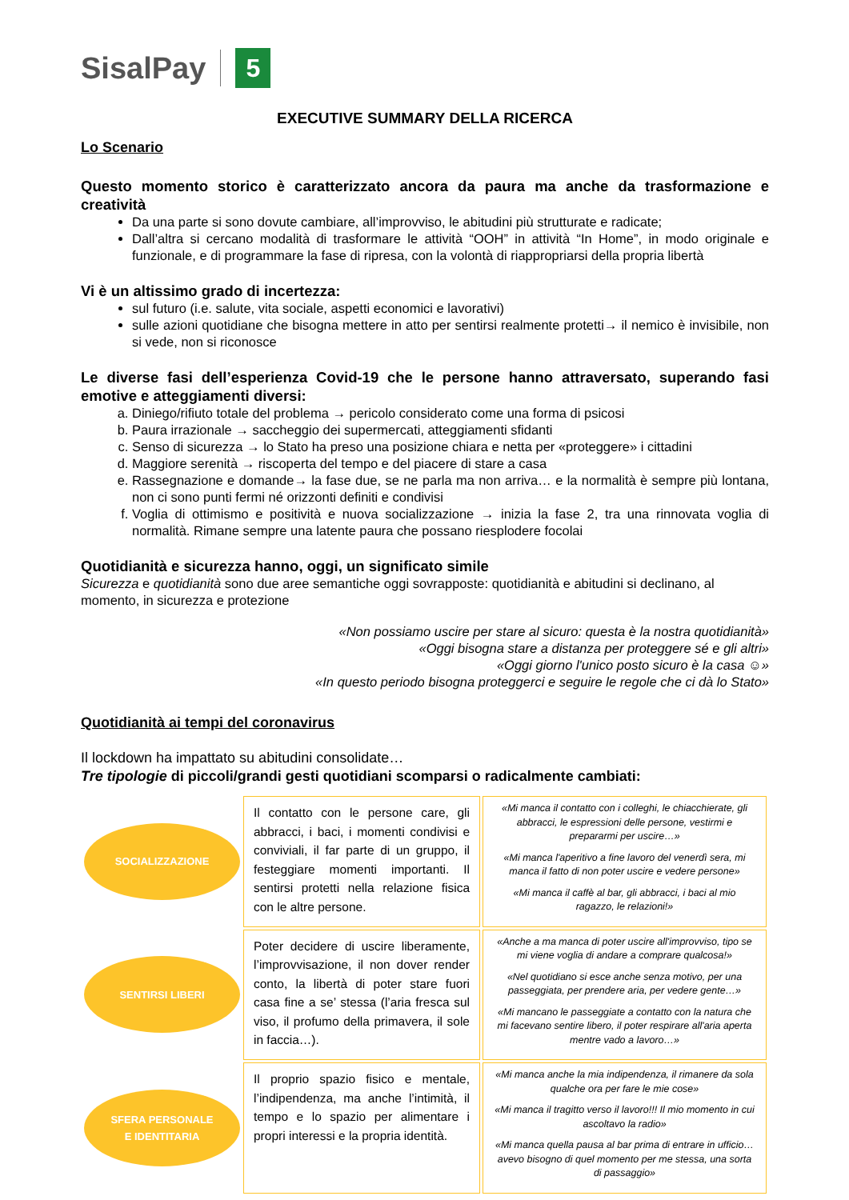SisalPay 5
EXECUTIVE SUMMARY DELLA RICERCA
Lo Scenario
Questo momento storico è caratterizzato ancora da paura ma anche da trasformazione e creatività
Da una parte si sono dovute cambiare, all’improvviso, le abitudini più strutturate e radicate;
Dall’altra si cercano modalità di trasformare le attività “OOH” in attività “In Home”, in modo originale e funzionale, e di programmare la fase di ripresa, con la volontà di riappropriarsi della propria libertà
Vi è un altissimo grado di incertezza:
sul futuro (i.e. salute, vita sociale, aspetti economici e lavorativi)
sulle azioni quotidiane che bisogna mettere in atto per sentirsi realmente protetti→ il nemico è invisibile, non si vede, non si riconosce
Le diverse fasi dell’esperienza Covid-19 che le persone hanno attraversato, superando fasi emotive e atteggiamenti diversi:
a. Diniego/rifiuto totale del problema → pericolo considerato come una forma di psicosi
b. Paura irrazionale → saccheggio dei supermercati, atteggiamenti sfidanti
c. Senso di sicurezza → lo Stato ha preso una posizione chiara e netta per «proteggere» i cittadini
d. Maggiore serenità → riscoperta del tempo e del piacere di stare a casa
e. Rassegnazione e domande→ la fase due, se ne parla ma non arriva… e la normalità è sempre più lontana, non ci sono punti fermi né orizzonti definiti e condivisi
f. Voglia di ottimismo e positività e nuova socializzazione → inizia la fase 2, tra una rinnovata voglia di normalità. Rimane sempre una latente paura che possano riesplodere focolai
Quotidianità e sicurezza hanno, oggi, un significato simile
Sicurezza e quotidianità sono due aree semantiche oggi sovrapposte: quotidianità e abitudini si declinano, al momento, in sicurezza e protezione
«Non possiamo uscire per stare al sicuro: questa è la nostra quotidianità»
«Oggi bisogna stare a distanza per proteggere sé e gli altri»
«Oggi giorno l'unico posto sicuro è la casa ☺»
«In questo periodo bisogna proteggerci e seguire le regole che ci dà lo Stato»
Quotidianità ai tempi del coronavirus
Il lockdown ha impattato su abitudini consolidate…
Tre tipologie di piccoli/grandi gesti quotidiani scomparsi o radicalmente cambiati:
| SOCIALIZZAZIONE | Il contatto con le persone care, gli abbracci, i baci, i momenti condivisi e conviviali, il far parte di un gruppo, il festeggiare momenti importanti. Il sentirsi protetti nella relazione fisica con le altre persone. | «Mi manca il contatto con i colleghi, le chiacchierate, gli abbracci, le espressioni delle persone, vestirmi e prepararmi per uscire…» «Mi manca l'aperitivo a fine lavoro del venerdì sera, mi manca il fatto di non poter uscire e vedere persone» «Mi manca il caffè al bar, gli abbracci, i baci al mio ragazzo, le relazioni!» |
| SENTIRSI LIBERI | Poter decidere di uscire liberamente, l’improvvisazione, il non dover render conto, la libertà di poter stare fuori casa fine a se’ stessa (l’aria fresca sul viso, il profumo della primavera, il sole in faccia…). | «Anche a ma manca di poter uscire all'improvviso, tipo se mi viene voglia di andare a comprare qualcosa!» «Nel quotidiano si esce anche senza motivo, per una passeggiata, per prendere aria, per vedere gente…» «Mi mancano le passeggiate a contatto con la natura che mi facevano sentire libero, il poter respirare all'aria aperta mentre vado a lavoro…» |
| SFERA PERSONALE E IDENTITARIA | Il proprio spazio fisico e mentale, l’indipendenza, ma anche l’intimità, il tempo e lo spazio per alimentare i propri interessi e la propria identità. | «Mi manca anche la mia indipendenza, il rimanere da sola qualche ora per fare le mie cose» «Mi manca il tragitto verso il lavoro!!! Il mio momento in cui ascoltavo la radio» «Mi manca quella pausa al bar prima di entrare in ufficio… avevo bisogno di quel momento per me stessa, una sorta di passaggio» |